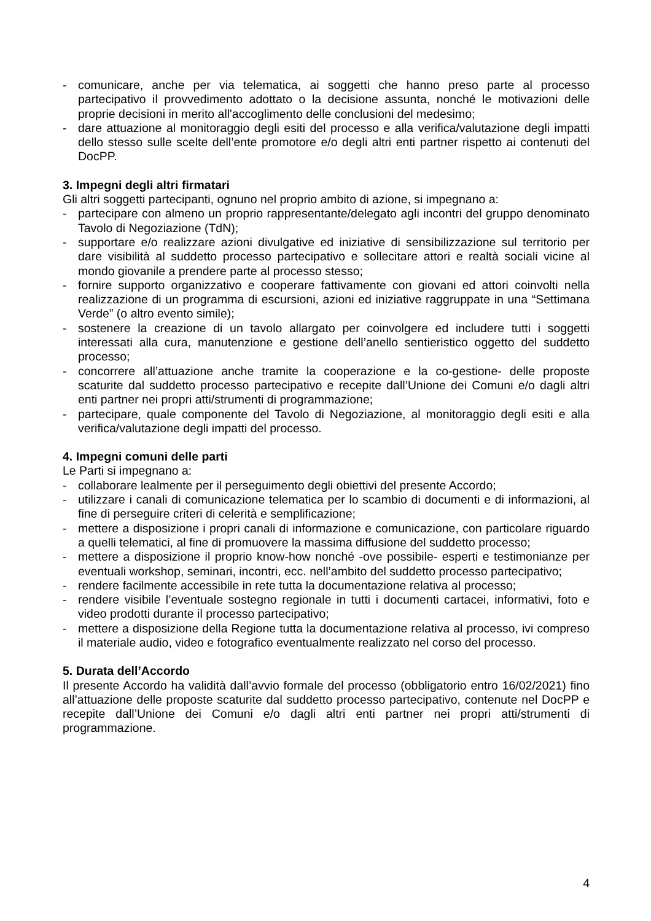- comunicare, anche per via telematica, ai soggetti che hanno preso parte al processo partecipativo il provvedimento adottato o la decisione assunta, nonché le motivazioni delle proprie decisioni in merito all'accoglimento delle conclusioni del medesimo;
- dare attuazione al monitoraggio degli esiti del processo e alla verifica/valutazione degli impatti dello stesso sulle scelte dell’ente promotore e/o degli altri enti partner rispetto ai contenuti del DocPP.
3. Impegni degli altri firmatari
Gli altri soggetti partecipanti, ognuno nel proprio ambito di azione, si impegnano a:
- partecipare con almeno un proprio rappresentante/delegato agli incontri del gruppo denominato Tavolo di Negoziazione (TdN);
- supportare e/o realizzare azioni divulgative ed iniziative di sensibilizzazione sul territorio per dare visibilità al suddetto processo partecipativo e sollecitare attori e realtà sociali vicine al mondo giovanile a prendere parte al processo stesso;
- fornire supporto organizzativo e cooperare fattivamente con giovani ed attori coinvolti nella realizzazione di un programma di escursioni, azioni ed iniziative raggruppate in una “Settimana Verde” (o altro evento simile);
- sostenere la creazione di un tavolo allargato per coinvolgere ed includere tutti i soggetti interessati alla cura, manutenzione e gestione dell’anello sentieristico oggetto del suddetto processo;
- concorrere all’attuazione anche tramite la cooperazione e la co-gestione- delle proposte scaturite dal suddetto processo partecipativo e recepite dall’Unione dei Comuni e/o dagli altri enti partner nei propri atti/strumenti di programmazione;
- partecipare, quale componente del Tavolo di Negoziazione, al monitoraggio degli esiti e alla verifica/valutazione degli impatti del processo.
4. Impegni comuni delle parti
Le Parti si impegnano a:
- collaborare lealmente per il perseguimento degli obiettivi del presente Accordo;
- utilizzare i canali di comunicazione telematica per lo scambio di documenti e di informazioni, al fine di perseguire criteri di celerità e semplificazione;
- mettere a disposizione i propri canali di informazione e comunicazione, con particolare riguardo a quelli telematici, al fine di promuovere la massima diffusione del suddetto processo;
- mettere a disposizione il proprio know-how nonché -ove possibile- esperti e testimonianze per eventuali workshop, seminari, incontri, ecc. nell’ambito del suddetto processo partecipativo;
- rendere facilmente accessibile in rete tutta la documentazione relativa al processo;
- rendere visibile l’eventuale sostegno regionale in tutti i documenti cartacei, informativi, foto e video prodotti durante il processo partecipativo;
- mettere a disposizione della Regione tutta la documentazione relativa al processo, ivi compreso il materiale audio, video e fotografico eventualmente realizzato nel corso del processo.
5. Durata dell’Accordo
Il presente Accordo ha validità dall’avvio formale del processo (obbligatorio entro 16/02/2021) fino all’attuazione delle proposte scaturite dal suddetto processo partecipativo, contenute nel DocPP e recepite dall’Unione dei Comuni e/o dagli altri enti partner nei propri atti/strumenti di programmazione.
4